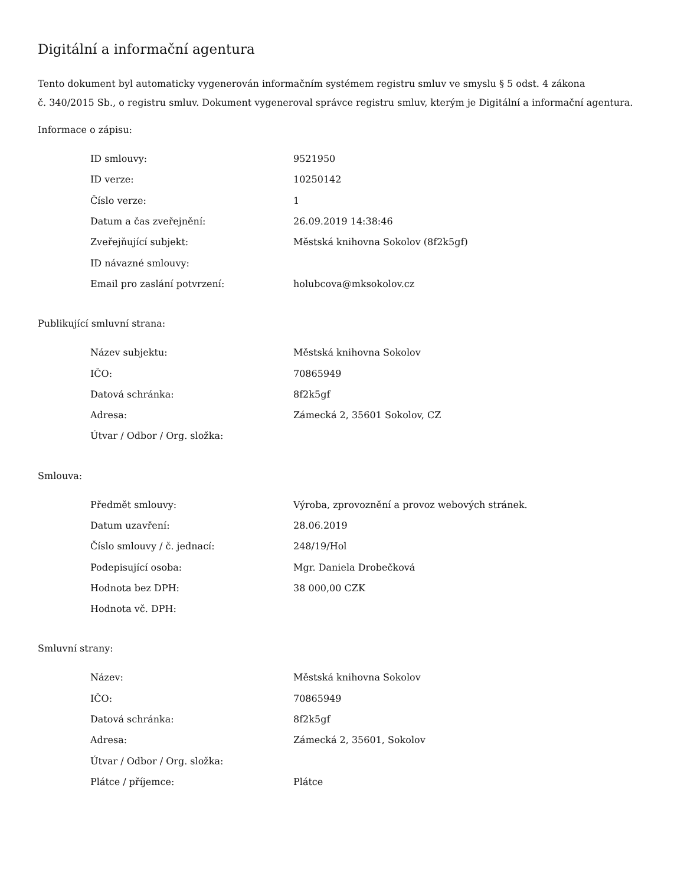Digitální a informační agentura
Tento dokument byl automaticky vygenerován informačním systémem registru smluv ve smyslu § 5 odst. 4 zákona
č. 340/2015 Sb., o registru smluv. Dokument vygeneroval správce registru smluv, kterým je Digitální a informační agentura.
Informace o zápisu:
| ID smlouvy: | 9521950 |
| ID verze: | 10250142 |
| Číslo verze: | 1 |
| Datum a čas zveřejnění: | 26.09.2019 14:38:46 |
| Zveřejňující subjekt: | Městská knihovna Sokolov (8f2k5gf) |
| ID návazné smlouvy: | |
| Email pro zaslání potvrzení: | holubcova@mksokolov.cz |
Publikující smluvní strana:
| Název subjektu: | Městská knihovna Sokolov |
| IČO: | 70865949 |
| Datová schránka: | 8f2k5gf |
| Adresa: | Zámecká 2, 35601 Sokolov, CZ |
| Útvar / Odbor / Org. složka: | |
Smlouva:
| Předmět smlouvy: | Výroba, zprovoznění a provoz webových stránek. |
| Datum uzavření: | 28.06.2019 |
| Číslo smlouvy / č. jednací: | 248/19/Hol |
| Podepisující osoba: | Mgr. Daniela Drobečková |
| Hodnota bez DPH: | 38 000,00 CZK |
| Hodnota vč. DPH: | |
Smluvní strany:
| Název: | Městská knihovna Sokolov |
| IČO: | 70865949 |
| Datová schránka: | 8f2k5gf |
| Adresa: | Zámecká 2, 35601, Sokolov |
| Útvar / Odbor / Org. složka: | |
| Plátce / příjemce: | Plátce |